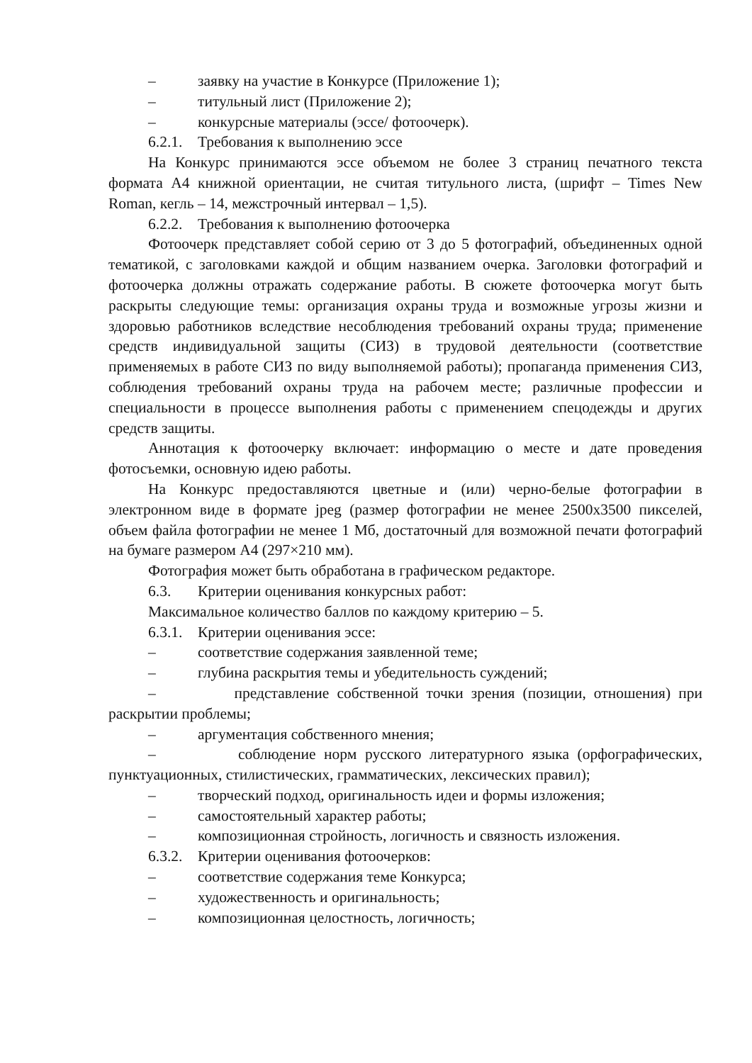– заявку на участие в Конкурсе (Приложение 1);
– титульный лист (Приложение 2);
– конкурсные материалы (эссе/ фотоочерк).
6.2.1. Требования к выполнению эссе
На Конкурс принимаются эссе объемом не более 3 страниц печатного текста формата А4 книжной ориентации, не считая титульного листа, (шрифт – Times New Roman, кегль – 14, межстрочный интервал – 1,5).
6.2.2. Требования к выполнению фотоочерка
Фотоочерк представляет собой серию от 3 до 5 фотографий, объединенных одной тематикой, с заголовками каждой и общим названием очерка. Заголовки фотографий и фотоочерка должны отражать содержание работы. В сюжете фотоочерка могут быть раскрыты следующие темы: организация охраны труда и возможные угрозы жизни и здоровью работников вследствие несоблюдения требований охраны труда; применение средств индивидуальной защиты (СИЗ) в трудовой деятельности (соответствие применяемых в работе СИЗ по виду выполняемой работы); пропаганда применения СИЗ, соблюдения требований охраны труда на рабочем месте; различные профессии и специальности в процессе выполнения работы с применением спецодежды и других средств защиты.
Аннотация к фотоочерку включает: информацию о месте и дате проведения фотосъемки, основную идею работы.
На Конкурс предоставляются цветные и (или) черно-белые фотографии в электронном виде в формате jpeg (размер фотографии не менее 2500x3500 пикселей, объем файла фотографии не менее 1 Мб, достаточный для возможной печати фотографий на бумаге размером А4 (297×210 мм).
Фотография может быть обработана в графическом редакторе.
6.3. Критерии оценивания конкурсных работ:
Максимальное количество баллов по каждому критерию – 5.
6.3.1. Критерии оценивания эссе:
– соответствие содержания заявленной теме;
– глубина раскрытия темы и убедительность суждений;
– представление собственной точки зрения (позиции, отношения) при раскрытии проблемы;
– аргументация собственного мнения;
– соблюдение норм русского литературного языка (орфографических, пунктуационных, стилистических, грамматических, лексических правил);
– творческий подход, оригинальность идеи и формы изложения;
– самостоятельный характер работы;
– композиционная стройность, логичность и связность изложения.
6.3.2. Критерии оценивания фотоочерков:
– соответствие содержания теме Конкурса;
– художественность и оригинальность;
– композиционная целостность, логичность;